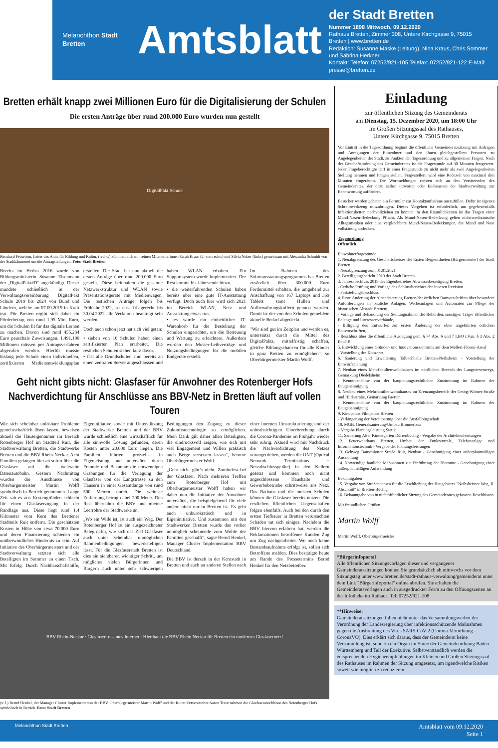Melanchthon Stadt Bretten
Amtsblatt
der Stadt Bretten
Nummer 1898 Mittwoch, 09.12.2020
Rathaus Bretten, Zimmer 308, Untere Kirchgasse 9, 75015 Bretten | www.bretten.de
Redaktion: Susanne Maske (Leitung), Nina Kraus, Chris Sommer und Sabrina Herkner
Kontakt: Telefon: 07252/921-105 Telefax: 07252/921-122 E-Mail: presse@bretten.de
Bretten erhält knapp zwei Millionen Euro für die Digitalisierung der Schulen
Die ersten Anträge über rund 200.000 Euro wurden nun gestellt
DigitalPakt Schule
Bernhard Feineisen, Leiter des Amts für Bildung und Kultur, (rechts) kümmert sich mit seinen Mitarbeiterinnen Sarah Kraus (2. von rechts) und Silvia Nuber (links) gemeinsam mit Alexandra Schmidt von der Stadtkämmerei um die Antragstellungen. Foto: Stadt Bretten
Bereits im Herbst 2016 wurde von Bildungsministerin Susanne Eisenmann der „DigitalPakt#D“ angekündigt. Dieser mündete schließlich in der Verwaltungsvereinbarung DigitalPakt Schule 2019 bis 2024 von Bund und Ländern, welche am 07.09.2019 in Kraft trat. Für Bretten ergibt sich dabei ein Förderbetrag von rund 1,95 Mio. Euro, um die Schulen fit für das digitale Lernen zu machen. Davon sind rund 455.234 Euro pauschale Zuweisungen. 1.491.100 Millionen müssen per Antragsverfahren abgerufen werden. Hierfür musste bislang jede Schule einen individuellen, zertifizierten Medienentwicklungsplan erstellen. Die Stadt hat nun aktuell die ersten Anträge über rund 200.000 Euro gestellt. Diese beinhalten die gesamte Netzwerkstruktur und WLAN sowie Präsentationsgeräte mit Medienwagen. Die restlichen Anträge folgen bis Frühjahr 2022, so dass fristgerecht bis 30.04.2022 alle Verfahren beantragt sein werden.
Doch auch schon jetzt hat sich viel getan:
• sieben von 16 Schulen haben einen zertifizierten Plan erarbeitet. Die restlichen Schulen stehen kurz davor.
• fast alle Grundschulen sind bereits an einen zentralen Server angeschlossen und haben WLAN erhalten. Ein Supportsystem wurde implementiert. Der Rest kommt bis Jahresende hinzu.
• die weiterführenden Schulen haben bereits über eine gute IT-Ausstattung verfügt. Doch auch hier wird sich 2021 im Bereich WLAN, Netz und Ausstattung etwas tun.
• es wurde ein einheitlicher IT-Warenkorb für die Bestellung der Schulen eingerichtet, um die Betreuung und Wartung zu erleichtern. Außerdem wurden den Muster-Leihverträge und Nutzungsbedingungen für die mobilen Endgeräte erstellt.
Im Rahmen des Sofortausstattungsprogramms hat Bretten zusätzlich über 300.000 Euro Fördermittel erhalten, die umgehend zur Anschaffung von 167 Laptops und 369 Tablets samt Hüllen und Aufbewahrungskoffern genutzt wurden. Damit ist der von den Schulen gemeldete aktuelle Bedarf abgedeckt.
"Wir sind gut im Zeitplan und werden es, unterstützt durch die Mittel des DigitalPakts, mittelfristig schaffen, gleiche Bildungschancen für alle Kinder in ganz Bretten zu ermöglichen", so Oberbürgermeister Martin Wolff.
Geht nicht gibts nicht: Glasfaser für Anwohner des Rotenberger Hofs
Nachverdichtung für Anschlüsse ans BBV-Netz in Bretten läuft auf vollen Touren
Wie sich scheinbar unlösbare Probleme gemeinschaftlich lösen lassen, beweisen aktuell die Hauseigentümer im Bereich Rotenberger Hof im Stadtteil Ruit, die Stadtverwaltung Bretten, die Stadtwerke Bretten und die BBV Rhein-Neckar. Acht Familien gelangen hier ab sofort über die Glasfaser auf die weltweite Datenautobahn. Gestern Nachmittag wurden die Anschlüsse von Oberbürgermeister Martin Wolff symbolisch in Betrieb genommen. Lange Zeit sah es aus Kostengründen schlecht für einen Glasfaserzugang in der Randlage aus. Diese liegt rund 1,4 Kilometer vom Kern des Brettener Stadtteils Ruit entfernt. Die geschätzten Kosten in Höhe von etwa 70.000 Euro und deren Finanzierung schienen ein unüberwindliches Hindernis zu sein. Auf Initiative des Oberbürgermeisters und der Stadtverwaltung setzten sich alle Beteiligten im Sommer an einen Tisch. Mit Erfolg. Durch Nachbarschaftshilfe, Eigeninitiative sowie mit Unterstützung der Stadtwerke Bretten und der BBV wurde schließlich eine wirtschaftlich für alle sinnvolle Lösung gefunden, deren Kosten unter 20.000 Euro liegen. Die Familien führten großteils in Eigenleistung und unterstützt durch Freunde und Bekannte die notwendigen Grabungen für die Verlegung der Glasfaser von der Längstrasse zu den Häusern in einer Gesamtlänge von rund 500 Metern durch. Die weiteste Entfernung betrug dabei 200 Meter. Den Rest übernahm die BBV und mietete Leerrohre der Stadtwerke an.
„Wo ein Wille ist, ist auch ein Weg. Der Rotenberger Hof ist ein ausgezeichneter Beleg dafür, wie sich das Ziel Glasfaser auch unter scheinbar unmöglichen Rahmenbedingungen bewerkstelligen lässt. Für die Glasfaserstadt Bretten ist dies ein sichtbarer, wichtiger Schritt, um möglichst vielen Bürgerinnen und Bürgern auch unter sehr schwierigen Bedingungen den Zugang zu dieser Zukunftstechnologie zu ermöglichen. Mein Dank gilt daher allen Beteiligten, die eindrucksvoll zeigen, wie sich mit viel Engagement und Willen praktisch auch Berge versetzen lassen“, betonte Oberbürgermeister Wolff.
„Geht nicht gibt’s nicht. Zumindest bei der Glasfaser. Nach mehreren Treffen zum Rotenberger Hof mit Oberbürgermeister Wolff haben wir daher nun die Initiative der Anwohner unterstützt, die beispielgebend für viele andere nicht nur in Bretten ist. Es geht auch unbürokratisch und in Eigeninitiative. Und zusammen mit den Stadtwerken Bretten wurde das vorher unmöglich scheinende zum Wohle der Familien geschafft“, sagte Bernd Henkel, Manager Cluster Implementation BBV Deutschland.
Die BBV ist derzeit in der Kernstadt in Bretten und auch an anderen Stellen nach einer internen Umstrukturierung und der unbeabsichtigten Unterbrechung durch die Corona-Pandemie im Frühjahr wieder sehr rührig. Aktuell wird mit Nachdruck die Nachverdichtung des Netzes vorangetrieben, werden die ONT (Optical Network Terminations = Netzabschlussgeräte) in den Kellern gesetzt und kommen noch nicht angeschlossene Haushalte und Gewerbebetriebe schrittweise ans Netz. Das Rathaus und die meisten Schulen können die Glasfaser bereits nutzen. Die restlichen öffentlichen Liegenschaften folgen ebenfalls. Auch bei den durch den ersten Tiefbauer in Bretten verursachten Schäden tut sich einiges. Nachdem die BBV hiervon erfahren hat, werden die Reklamationen betroffener Kunden Zug um Zug nachgearbeitet. Wo noch keine Bestandsaufnahme erfolgt ist, sollen sich Betroffene melden. Dies bestätigte heute am Rande des Pressetermins Bernd Henkel für den Netzbetreiber.
BBV Rhein-Neckar · Glasfaser: rasantes Internet · Hier baut die BBV Rhein Neckar für Bretten ein modernes Glasfasernetz!
(v. l.) Bernd Henkel, der Manager Cluster Implementation der BBV, Oberbürgermeister Martin Wolff und der Ruiter Ortsvorsteher Aaron Treut nahmen die Glasfaseranschlüsse des Rotenberger Hofs symbolisch in Betrieb. Foto: Stadt Bretten
Einladung
zur öffentlichen Sitzung des Gemeinderats
am Dienstag, 15. Dezember 2020, um 18:00 Uhr
im Großen Sitzungssaal des Rathauses,
Untere Kirchgasse 9, 75015 Bretten
Vor Eintritt in die Tagesordnung beginnt die öffentliche Gemeinderatssitzung mit Anfragen und Anregungen der Einwohner und den ihnen gleichgestellten Personen zu Angelegenheiten der Stadt, zu Punkten der Tagesordnung und zu allgemeinen Fragen. Nach der Geschäftsordnung des Gemeinderates ist die Fragestunde auf 30 Minuten festgesetzt. Jeder Frageberechtigte darf in einer Fragestunde zu nicht mehr als zwei Angelegenheiten Stellung nehmen und Fragen stellen. Fragestellern wird eine Redezeit von maximal drei Minuten eingeräumt. Die Wortmeldungen richten sich an den Vorsitzenden des Gemeinderates, der dazu selbst antwortet oder Bedienstete der Stadtverwaltung zur Beantwortung auffordert.
Besucher werden gebeten ein Formular zur Kontaktaufnahme auszufüllen. Dafür ist eigenes Schreibwerkzeug mitzubringen. Dieses Vorgehen ist erforderlich, um gegebenenfalls Infektionsketten nachvollziehen zu können. In den Räumlichkeiten ist das Tragen einer Mund-Nasen-Bedeckung Pflicht. Als Mund-Nasen-Bedeckung gelten nicht-medizinische Alltagsmasken oder eine vergleichbare Mund-Nasen-Bedeckungen, die Mund und Nase vollständig abdecken.
Tagesordnung
Öffentlich
Einwohnerfragestunde
1. Neuabgrenzung des Geschäftskreises des Ersten Beigeordneten (Bürgermeister) der Stadt Bretten
- Neuabgrenzung zum 01.01.2021
2. Beteiligungsbericht 2019 der Stadt Bretten
3. Jahresabschluss 2019 des Eigenbetriebes Abwasserbeseitigung Bretten;
- Örtliche Prüfung und Vorlage des Schlussberichtes der Inneren Revision
- Feststellungsbeschluss
4. Erste Änderung der Altstadtsatzung Bretten/der örtlichen Bauvorschriften über besondere Anforderungen an bauliche Anlagen, Werbeanlagen und Automaten zur Pflege der historischen Altstadt Bretten;
- Vorlage und Behandlung der Stellungnahmen der Behörden, sonstigen Träger öffentlicher Belange und Interessenverbände,
- Billigung des Entwurfes zur ersten Änderung der oben angeführten örtlichen Bauvorschriften,
- Beschluss über die öffentliche Auslegung gem. § 74 Abs. 6 und 7 LBO i.V.m. § 3 Abs. 2 BauGB
5. Entwicklung eines Gründer- und Innovationszentrums auf dem Mellert-Fibron-Areal
- Vorstellung des Konzepts
6. Sanierung und Erweiterung Talbachhalle Bretten-Neibsheim - Vorstellung der Entwurfsplanung
7. Neubau eines Mehrfamilienwohnhauses im nördlichen Bereich des Langwiesenwegs, Gemarkung Diedelsheim;
- Kenntnisnahme von der bauplanungsrechtlichen Zustimmung im Rahmen der Baugenehmigung
8. Neubau eines Mehrfamilienwohnhauses im Kreuzungsbereich der Georg-Wörner-Straße und Hildastraße, Gemarkung Bretten;
- Kenntnisnahme von der bauplanungsrechtlichen Zustimmung im Rahmen der Baugenehmigung
9. Kinopalast Filmpalast Bretten
- Verlängerung der Vereinbarung über die Ausfallbürgschaft
10. MGB, Generalsanierung/Umbau Bronnerbau
– Vergabe Planungsleistung Statik
11. Sanierung Alter Kindergarten Dürrenbüchig - Vergabe der Architektenleistungen
12. Feuerwehrhaus Bretten, Umbau der Funkzentrale, Telefonanlage und Informationstechnik - Vergabe der Planungsleistungen
13. Gehweg Bauschlotter Straße Ruit, Neubau - Genehmigung einer außerplanmäßigen Auszahlung
14. Notwendige bauliche Maßnahmen zur Einführung der Biotonne - Genehmigung einer außerplanmäßigen Aufwendung
Bekanntgaben
15. Vergabe von Straßennamen für die Erschließung des Baugebietes "Neibsheimer Weg, II. Abschnitt" in Bretten-Büchig
16. Bekanntgabe von in nichtöffentlicher Sitzung des Gemeinderates gefassten Beschlüssen
Mit freundlichen Grüßen
Martin Wolff
Martin Wolff, Oberbürgermeister
*Bürgerinfoportal
Alle öffentlichen Sitzungsvorlagen dieser und vergangener Gemeinderatssitzungen können Sie grundsätzlich ab mittwochs vor dem Sitzungstag unter www.bretten.de/stadt-rathaus-verwaltung/gemeinderat unter dem Link "Bürgerinfoportal" online abrufen. Sie erhalten die Gemeinderatsvorlagen auch in ausgedruckter Form zu den Öffnungszeiten an der Infotheke im Rathaus. Tel: 07252/921-108
**Hinweise:
Gemeinderatssitzungen fallen nicht unter das Versammlungsverbot der Verordnung der Landesregierung über infektionsschützende Maßnahmen gegen die Ausbreitung des Virus SARS-CoV-2 (Corona-Verordnung – CoronaVO). Dies erklärt sich daraus, dass der Gemeinderat keine Versammlung ist, sondern ein Organ im Sinne der Gemeindeordnung Baden-Württemberg und Teil der Exekutive. Selbstverständlich werden die entsprechenden Hygieneempfehlungen im Kleinen und Großen Sitzungssaal des Rathauses im Rahmen der Sitzung umgesetzt, um irgendwelche Risiken soweit wie möglich zu reduzieren.
Melanchthon Stadt Bretten Amtsblatt vom 09.12.2020
Seite 1